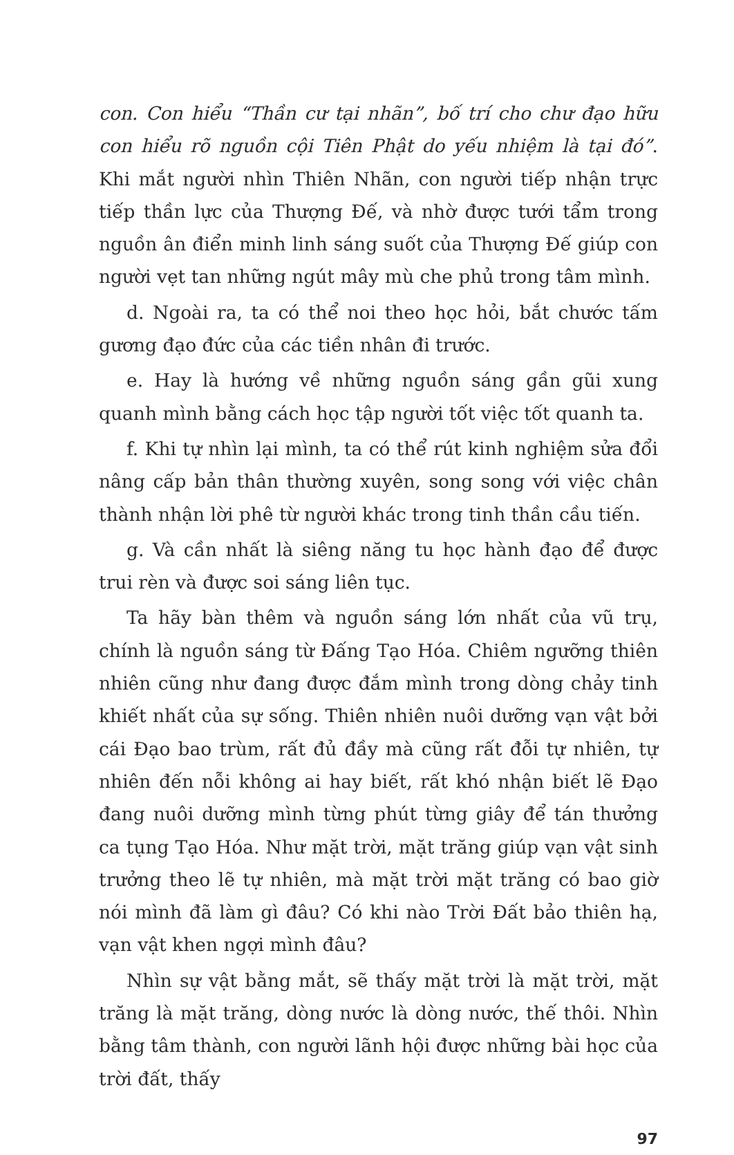con. Con hiểu “Thần cư tại nhãn”, bố trí cho chư đạo hữu con hiểu rõ nguồn cội Tiên Phật do yếu nhiệm là tại đó”. Khi mắt người nhìn Thiên Nhãn, con người tiếp nhận trực tiếp thần lực của Thượng Đế, và nhờ được tưới tẩm trong nguồn ân điển minh linh sáng suốt của Thượng Đế giúp con người vẹt tan những ngút mây mù che phủ trong tâm mình.
d. Ngoài ra, ta có thể noi theo học hỏi, bắt chước tấm gương đạo đức của các tiền nhân đi trước.
e. Hay là hướng về những nguồn sáng gần gũi xung quanh mình bằng cách học tập người tốt việc tốt quanh ta.
f. Khi tự nhìn lại mình, ta có thể rút kinh nghiệm sửa đổi nâng cấp bản thân thường xuyên, song song với việc chân thành nhận lời phê từ người khác trong tinh thần cầu tiến.
g. Và cần nhất là siêng năng tu học hành đạo để được trui rèn và được soi sáng liên tục.
Ta hãy bàn thêm và nguồn sáng lớn nhất của vũ trụ, chính là nguồn sáng từ Đấng Tạo Hóa. Chiêm ngưỡng thiên nhiên cũng như đang được đắm mình trong dòng chảy tinh khiết nhất của sự sống. Thiên nhiên nuôi dưỡng vạn vật bởi cái Đạo bao trùm, rất đủ đầy mà cũng rất đỗi tự nhiên, tự nhiên đến nỗi không ai hay biết, rất khó nhận biết lẽ Đạo đang nuôi dưỡng mình từng phút từng giây để tán thưởng ca tụng Tạo Hóa. Như mặt trời, mặt trăng giúp vạn vật sinh trưởng theo lẽ tự nhiên, mà mặt trời mặt trăng có bao giờ nói mình đã làm gì đâu? Có khi nào Trời Đất bảo thiên hạ, vạn vật khen ngợi mình đâu?
Nhìn sự vật bằng mắt, sẽ thấy mặt trời là mặt trời, mặt trăng là mặt trăng, dòng nước là dòng nước, thế thôi. Nhìn bằng tâm thành, con người lãnh hội được những bài học của trời đất, thấy
97